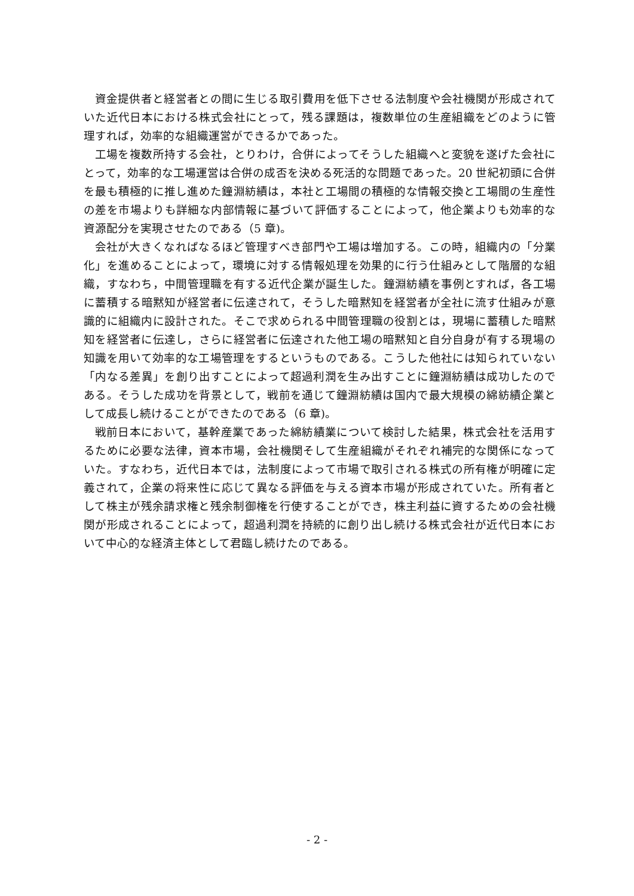資金提供者と経営者との間に生じる取引費用を低下させる法制度や会社機関が形成されていた近代日本における株式会社にとって，残る課題は，複数単位の生産組織をどのように管理すれば，効率的な組織運営ができるかであった。
工場を複数所持する会社，とりわけ，合併によってそうした組織へと変貌を遂げた会社にとって，効率的な工場運営は合併の成否を決める死活的な問題であった。20 世紀初頭に合併を最も積極的に推し進めた鐘淵紡績は，本社と工場間の積極的な情報交換と工場間の生産性の差を市場よりも詳細な内部情報に基づいて評価することによって，他企業よりも効率的な資源配分を実現させたのである（5 章)。
会社が大きくなればなるほど管理すべき部門や工場は増加する。この時，組織内の「分業化」を進めることによって，環境に対する情報処理を効果的に行う仕組みとして階層的な組織，すなわち，中間管理職を有する近代企業が誕生した。鐘淵紡績を事例とすれば，各工場に蓄積する暗黙知が経営者に伝達されて，そうした暗黙知を経営者が全社に流す仕組みが意識的に組織内に設計された。そこで求められる中間管理職の役割とは，現場に蓄積した暗黙知を経営者に伝達し，さらに経営者に伝達された他工場の暗黙知と自分自身が有する現場の知識を用いて効率的な工場管理をするというものである。こうした他社には知られていない「内なる差異」を創り出すことによって超過利潤を生み出すことに鐘淵紡績は成功したのである。そうした成功を背景として，戦前を通じて鐘淵紡績は国内で最大規模の綿紡績企業として成長し続けることができたのである（6 章)。
戦前日本において，基幹産業であった綿紡績業について検討した結果，株式会社を活用するために必要な法律，資本市場，会社機関そして生産組織がそれぞれ補完的な関係になっていた。すなわち，近代日本では，法制度によって市場で取引される株式の所有権が明確に定義されて，企業の将来性に応じて異なる評価を与える資本市場が形成されていた。所有者として株主が残余請求権と残余制御権を行使することができ，株主利益に資するための会社機関が形成されることによって，超過利潤を持続的に創り出し続ける株式会社が近代日本において中心的な経済主体として君臨し続けたのである。
- 2 -